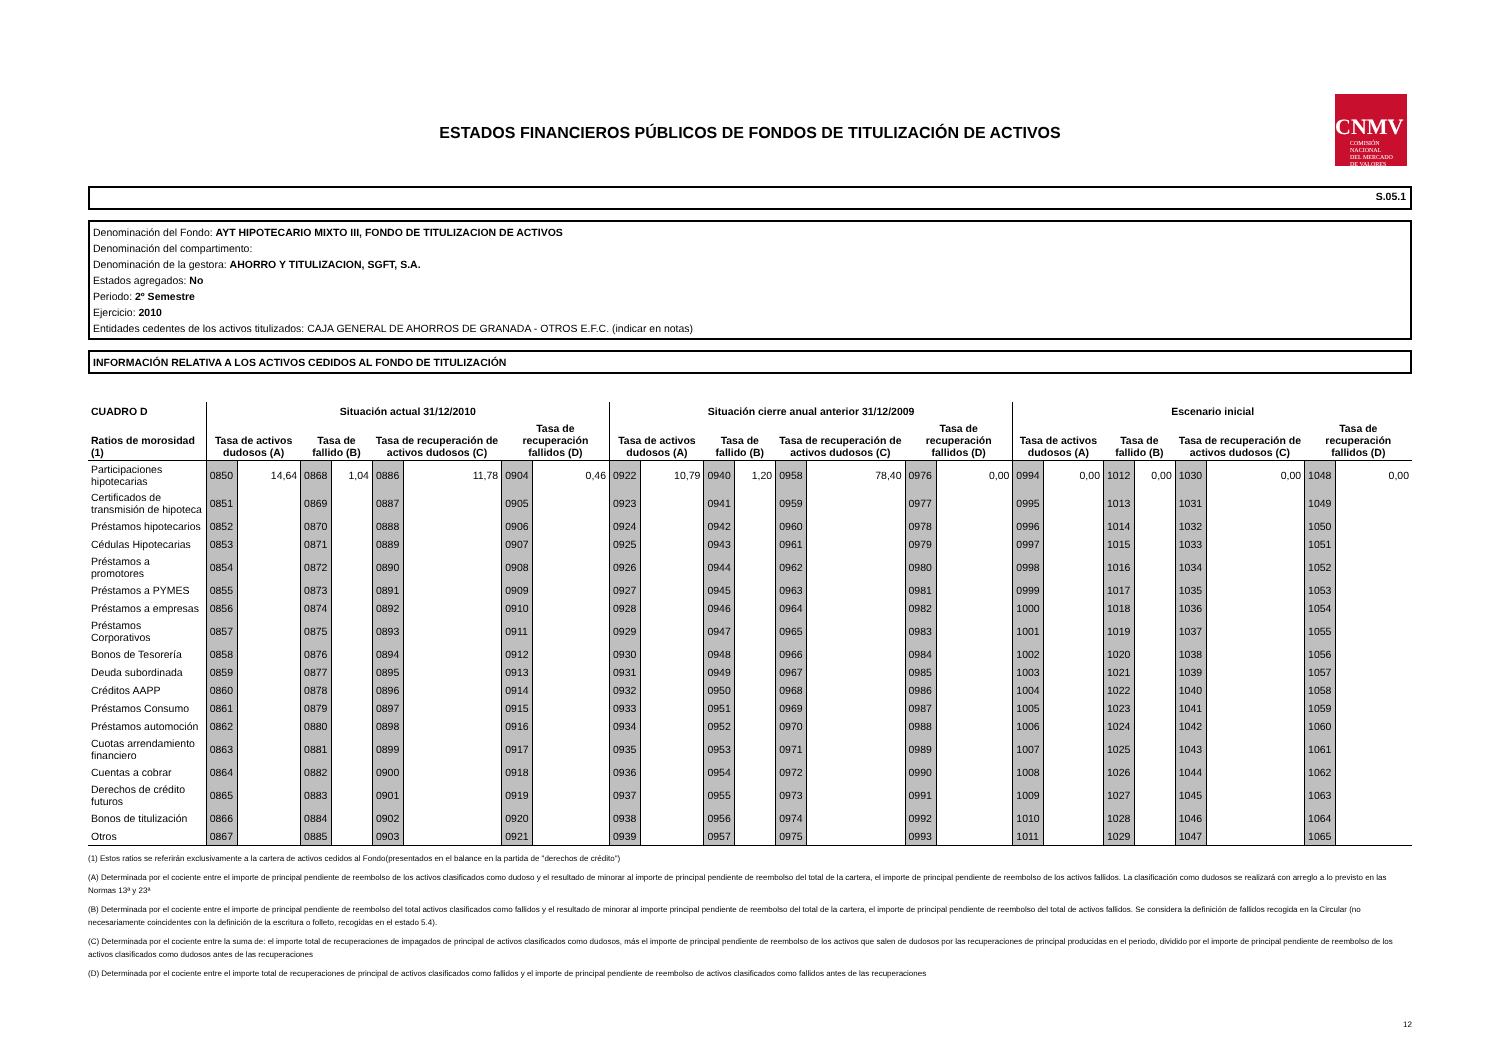ESTADOS FINANCIEROS PÚBLICOS DE FONDOS DE TITULIZACIÓN DE ACTIVOS
CNMV
COMISIÓN
NACIONAL
DEL MERCADO
DE VALORES
S.05.1
Denominación del Fondo: AYT HIPOTECARIO MIXTO III, FONDO DE TITULIZACION DE ACTIVOS
Denominación del compartimento:
Denominación de la gestora: AHORRO Y TITULIZACION, SGFT, S.A.
Estados agregados: No
Periodo: 2º Semestre
Ejercicio: 2010
Entidades cedentes de los activos titulizados: CAJA GENERAL DE AHORROS DE GRANADA - OTROS E.F.C. (indicar en notas)
INFORMACIÓN RELATIVA A LOS ACTIVOS CEDIDOS AL FONDO DE TITULIZACIÓN
| CUADRO D | Situación actual 31/12/2010 | | | | | | | | Situación cierre anual anterior 31/12/2009 | | | | | | | | Escenario inicial | | | | | | | |
| --- | --- | --- | --- | --- | --- | --- | --- | --- | --- | --- | --- | --- | --- | --- | --- | --- | --- | --- | --- | --- | --- | --- | --- | --- |
| Ratios de morosidad (1) | Tasa de activos dudosos (A) | | Tasa de fallido (B) | | Tasa de recuperación de activos dudosos (C) | | Tasa de recuperación fallidos (D) | | Tasa de activos dudosos (A) | | Tasa de fallido (B) | | Tasa de recuperación de activos dudosos (C) | | Tasa de recuperación fallidos (D) | | Tasa de activos dudosos (A) | | Tasa de fallido (B) | | Tasa de recuperación de activos dudosos (C) | | Tasa de recuperación fallidos (D) | |
| Participaciones hipotecarias | 0850 | 14,64 | 0868 | 1,04 | 0886 | 11,78 | 0904 | 0,46 | 0922 | 10,79 | 0940 | 1,20 | 0958 | 78,40 | 0976 | 0,00 | 0994 | 0,00 | 1012 | 0,00 | 1030 | 0,00 | 1048 | 0,00 |
| Certificados de transmisión de hipoteca | 0851 | | 0869 | | 0887 | | 0905 | | 0923 | | 0941 | | 0959 | | 0977 | | 0995 | | 1013 | | 1031 | | 1049 | |
| Préstamos hipotecarios | 0852 | | 0870 | | 0888 | | 0906 | | 0924 | | 0942 | | 0960 | | 0978 | | 0996 | | 1014 | | 1032 | | 1050 | |
| Cédulas Hipotecarias | 0853 | | 0871 | | 0889 | | 0907 | | 0925 | | 0943 | | 0961 | | 0979 | | 0997 | | 1015 | | 1033 | | 1051 | |
| Préstamos a promotores | 0854 | | 0872 | | 0890 | | 0908 | | 0926 | | 0944 | | 0962 | | 0980 | | 0998 | | 1016 | | 1034 | | 1052 | |
| Préstamos a PYMES | 0855 | | 0873 | | 0891 | | 0909 | | 0927 | | 0945 | | 0963 | | 0981 | | 0999 | | 1017 | | 1035 | | 1053 | |
| Préstamos a empresas | 0856 | | 0874 | | 0892 | | 0910 | | 0928 | | 0946 | | 0964 | | 0982 | | 1000 | | 1018 | | 1036 | | 1054 | |
| Préstamos Corporativos | 0857 | | 0875 | | 0893 | | 0911 | | 0929 | | 0947 | | 0965 | | 0983 | | 1001 | | 1019 | | 1037 | | 1055 | |
| Bonos de Tesorería | 0858 | | 0876 | | 0894 | | 0912 | | 0930 | | 0948 | | 0966 | | 0984 | | 1002 | | 1020 | | 1038 | | 1056 | |
| Deuda subordinada | 0859 | | 0877 | | 0895 | | 0913 | | 0931 | | 0949 | | 0967 | | 0985 | | 1003 | | 1021 | | 1039 | | 1057 | |
| Créditos AAPP | 0860 | | 0878 | | 0896 | | 0914 | | 0932 | | 0950 | | 0968 | | 0986 | | 1004 | | 1022 | | 1040 | | 1058 | |
| Préstamos Consumo | 0861 | | 0879 | | 0897 | | 0915 | | 0933 | | 0951 | | 0969 | | 0987 | | 1005 | | 1023 | | 1041 | | 1059 | |
| Préstamos automoción | 0862 | | 0880 | | 0898 | | 0916 | | 0934 | | 0952 | | 0970 | | 0988 | | 1006 | | 1024 | | 1042 | | 1060 | |
| Cuotas arrendamiento financiero | 0863 | | 0881 | | 0899 | | 0917 | | 0935 | | 0953 | | 0971 | | 0989 | | 1007 | | 1025 | | 1043 | | 1061 | |
| Cuentas a cobrar | 0864 | | 0882 | | 0900 | | 0918 | | 0936 | | 0954 | | 0972 | | 0990 | | 1008 | | 1026 | | 1044 | | 1062 | |
| Derechos de crédito futuros | 0865 | | 0883 | | 0901 | | 0919 | | 0937 | | 0955 | | 0973 | | 0991 | | 1009 | | 1027 | | 1045 | | 1063 | |
| Bonos de titulización | 0866 | | 0884 | | 0902 | | 0920 | | 0938 | | 0956 | | 0974 | | 0992 | | 1010 | | 1028 | | 1046 | | 1064 | |
| Otros | 0867 | | 0885 | | 0903 | | 0921 | | 0939 | | 0957 | | 0975 | | 0993 | | 1011 | | 1029 | | 1047 | | 1065 | |
(1) Estos ratios se referirán exclusivamente a la cartera de activos cedidos al Fondo(presentados en el balance en la partida de "derechos de crédito")
(A) Determinada por el cociente entre el importe de principal pendiente de reembolso de los activos clasificados como dudoso y el resultado de minorar al importe de principal pendiente de reembolso del total de la cartera, el importe de principal pendiente de reembolso de los activos fallidos. La clasificación como dudosos se realizará con arreglo a lo previsto en las Normas 13ª y 23ª
(B) Determinada por el cociente entre el importe de principal pendiente de reembolso del total activos clasificados como fallidos y el resultado de minorar al importe principal pendiente de reembolso del total de la cartera, el importe de principal pendiente de reembolso del total de activos fallidos. Se considera la definición de fallidos recogida en la Circular (no necesariamente coincidentes con la definición de la escritura o folleto, recogidas en el estado 5.4).
(C) Determinada por el cociente entre la suma de: el importe total de recuperaciones de impagados de principal de activos clasificados como dudosos, más el importe de principal pendiente de reembolso de los activos que salen de dudosos por las recuperaciones de principal producidas en el periodo, dividido por el importe de principal pendiente de reembolso de los activos clasificados como dudosos antes de las recuperaciones
(D) Determinada por el cociente entre el importe total de recuperaciones de principal de activos clasificados como fallidos y el importe de principal pendiente de reembolso de activos clasificados como fallidos antes de las recuperaciones
12